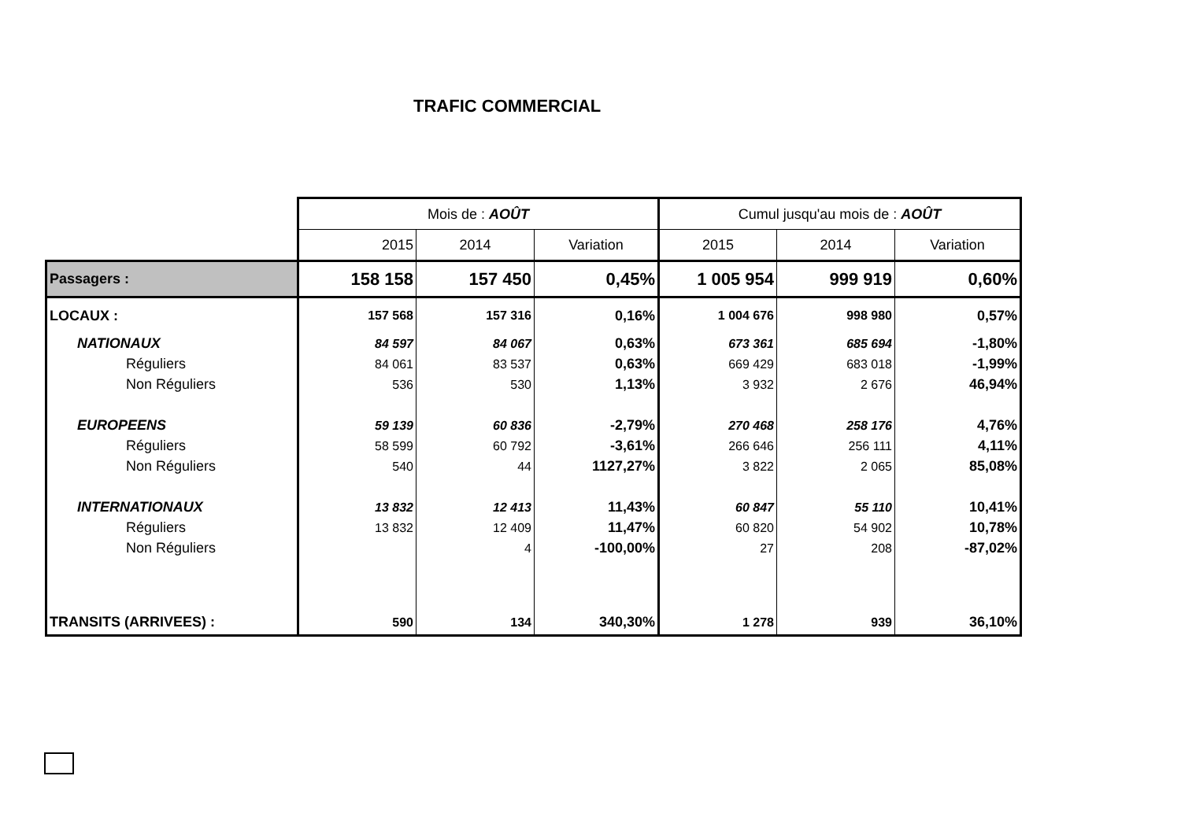TRAFIC COMMERCIAL
| | Mois de : AOÛT | | | Cumul jusqu'au mois de : AOÛT | | |
| | 2015 | 2014 | Variation | 2015 | 2014 | Variation |
| Passagers : | 158 158 | 157 450 | 0,45% | 1 005 954 | 999 919 | 0,60% |
| LOCAUX : | 157 568 | 157 316 | 0,16% | 1 004 676 | 998 980 | 0,57% |
| NATIONAUX | 84 597 | 84 067 | 0,63% | 673 361 | 685 694 | -1,80% |
| Réguliers | 84 061 | 83 537 | 0,63% | 669 429 | 683 018 | -1,99% |
| Non Réguliers | 536 | 530 | 1,13% | 3 932 | 2 676 | 46,94% |
| EUROPEENS | 59 139 | 60 836 | -2,79% | 270 468 | 258 176 | 4,76% |
| Réguliers | 58 599 | 60 792 | -3,61% | 266 646 | 256 111 | 4,11% |
| Non Réguliers | 540 | 44 | 1127,27% | 3 822 | 2 065 | 85,08% |
| INTERNATIONAUX | 13 832 | 12 413 | 11,43% | 60 847 | 55 110 | 10,41% |
| Réguliers | 13 832 | 12 409 | 11,47% | 60 820 | 54 902 | 10,78% |
| Non Réguliers | | 4 | -100,00% | 27 | 208 | -87,02% |
| TRANSITS (ARRIVEES) : | 590 | 134 | 340,30% | 1 278 | 939 | 36,10% |